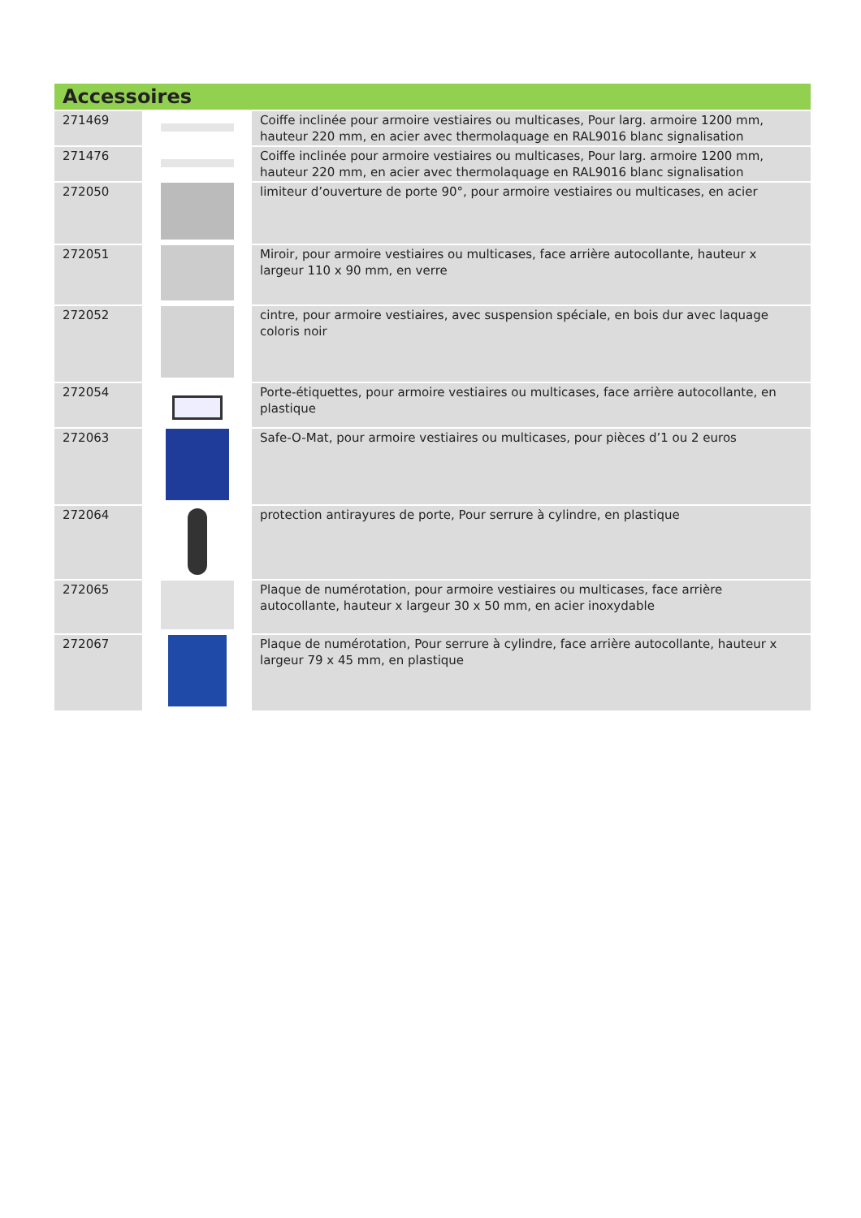| Accessoires | | |
| --- | --- | --- |
| 271469 | | Coiffe inclinée pour armoire vestiaires ou multicases, Pour larg. armoire 1200 mm, hauteur 220 mm, en acier avec thermolaquage en RAL9016 blanc signalisation |
| 271476 | | Coiffe inclinée pour armoire vestiaires ou multicases, Pour larg. armoire 1200 mm, hauteur 220 mm, en acier avec thermolaquage en RAL9016 blanc signalisation |
| 272050 | | limiteur d’ouverture de porte 90°, pour armoire vestiaires ou multicases, en acier |
| 272051 | | Miroir, pour armoire vestiaires ou multicases, face arrière autocollante, hauteur x largeur 110 x 90 mm, en verre |
| 272052 | | cintre, pour armoire vestiaires, avec suspension spéciale, en bois dur avec laquage coloris noir |
| 272054 | | Porte-étiquettes, pour armoire vestiaires ou multicases, face arrière autocollante, en plastique |
| 272063 | | Safe-O-Mat, pour armoire vestiaires ou multicases, pour pièces d’1 ou 2 euros |
| 272064 | | protection antirayures de porte, Pour serrure à cylindre, en plastique |
| 272065 | | Plaque de numérotation, pour armoire vestiaires ou multicases, face arrière autocollante, hauteur x largeur 30 x 50 mm, en acier inoxydable |
| 272067 | | Plaque de numérotation, Pour serrure à cylindre, face arrière autocollante, hauteur x largeur 79 x 45 mm, en plastique |